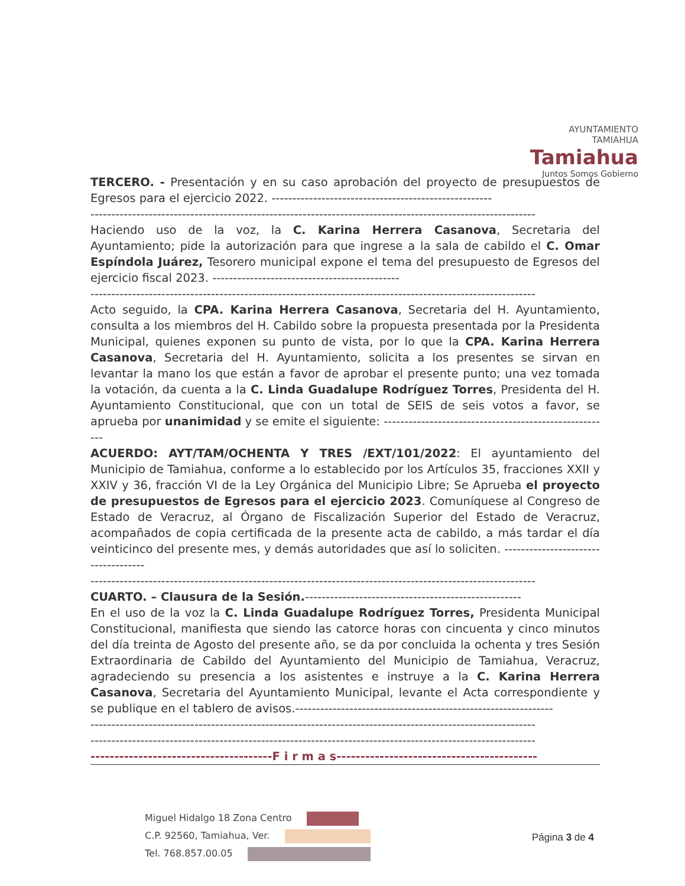AYUNTAMIENTO
TAMIAHUA
Tamiahua
Juntos Somos Gobierno
TERCERO. - Presentación y en su caso aprobación del proyecto de presupuestos de Egresos para el ejercicio 2022. -----------------------------------------------------
-----------------------------------------------------------------------------------------------------------
Haciendo uso de la voz, la C. Karina Herrera Casanova, Secretaria del Ayuntamiento; pide la autorización para que ingrese a la sala de cabildo el C. Omar Espíndola Juárez, Tesorero municipal expone el tema del presupuesto de Egresos del ejercicio fiscal 2023. ---------------------------------------------
-----------------------------------------------------------------------------------------------------------
Acto seguido, la CPA. Karina Herrera Casanova, Secretaria del H. Ayuntamiento, consulta a los miembros del H. Cabildo sobre la propuesta presentada por la Presidenta Municipal, quienes exponen su punto de vista, por lo que la CPA. Karina Herrera Casanova, Secretaria del H. Ayuntamiento, solicita a los presentes se sirvan en levantar la mano los que están a favor de aprobar el presente punto; una vez tomada la votación, da cuenta a la C. Linda Guadalupe Rodríguez Torres, Presidenta del H. Ayuntamiento Constitucional, que con un total de SEIS de seis votos a favor, se aprueba por unanimidad y se emite el siguiente: -------------------------------------------------------
ACUERDO: AYT/TAM/OCHENTA Y TRES /EXT/101/2022: El ayuntamiento del Municipio de Tamiahua, conforme a lo establecido por los Artículos 35, fracciones XXII y XXIV y 36, fracción VI de la Ley Orgánica del Municipio Libre; Se Aprueba el proyecto de presupuestos de Egresos para el ejercicio 2023. Comuníquese al Congreso de Estado de Veracruz, al Órgano de Fiscalización Superior del Estado de Veracruz, acompañados de copia certificada de la presente acta de cabildo, a más tardar el día veinticinco del presente mes, y demás autoridades que así lo soliciten. ------------------------------------
-----------------------------------------------------------------------------------------------------------
CUARTO. – Clausura de la Sesión.----------------------------------------------------
En el uso de la voz la C. Linda Guadalupe Rodríguez Torres, Presidenta Municipal Constitucional, manifiesta que siendo las catorce horas con cincuenta y cinco minutos del día treinta de Agosto del presente año, se da por concluida la ochenta y tres Sesión Extraordinaria de Cabildo del Ayuntamiento del Municipio de Tamiahua, Veracruz, agradeciendo su presencia a los asistentes e instruye a la C. Karina Herrera Casanova, Secretaria del Ayuntamiento Municipal, levante el Acta correspondiente y se publique en el tablero de avisos.--------------------------------------------------------------
-----------------------------------------------------------------------------------------------------------
-----------------------------------------------------------------------------------------------------------
--------------------------------------F i r m a s------------------------------------------
Miguel Hidalgo 18 Zona Centro
C.P. 92560, Tamiahua, Ver.
Tel. 768.857.00.05
Página 3 de 4